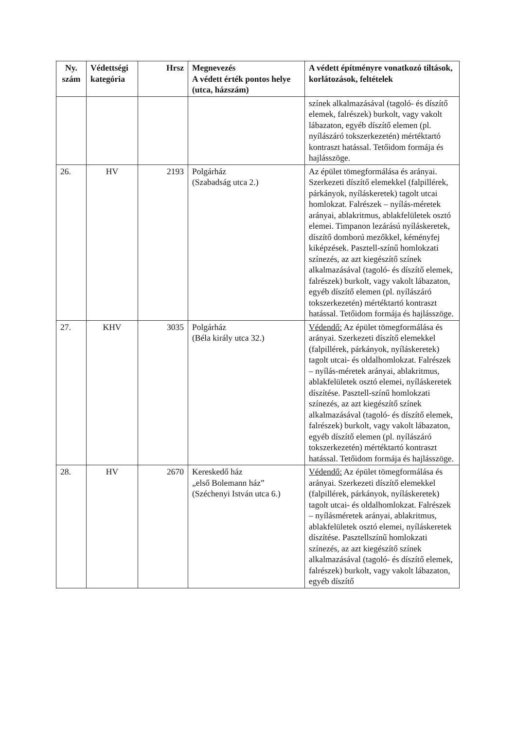| Ny. szám | Védettségi kategória | Hrsz | Megnevezés A védett érték pontos helye (utca, házszám) | A védett építményre vonatkozó tiltások, korlátozások, feltételek |
| --- | --- | --- | --- | --- |
| | | | | színek alkalmazásával (tagoló- és díszítő elemek, falrészek) burkolt, vagy vakolt lábazaton, egyéb díszítő elemen (pl. nyílászáró tokszerkezetén) mértéktartó kontraszt hatással. Tetőidom formája és hajlásszöge. |
| 26. | HV | 2193 | Polgárház (Szabadság utca 2.) | Az épület tömegformálása és arányai. Szerkezeti díszítő elemekkel (falpillérek, párkányok, nyíláskeretek) tagolt utcai homlokzat. Falrészek – nyílás-méretek arányai, ablakritmus, ablakfelületek osztó elemei. Timpanon lezárású nyíláskeretek, díszítő domború mezőkkel, kéményfej kiképzések. Pasztell-színű homlokzati színezés, az azt kiegészítő színek alkalmazásával (tagoló- és díszítő elemek, falrészek) burkolt, vagy vakolt lábazaton, egyéb díszítő elemen (pl. nyílászáró tokszerkezetén) mértéktartó kontraszt hatással. Tetőidom formája és hajlásszöge. |
| 27. | KHV | 3035 | Polgárház (Béla király utca 32.) | Védendő: Az épület tömegformálása és arányai. Szerkezeti díszítő elemekkel (falpillérek, párkányok, nyíláskeretek) tagolt utcai- és oldalhomlokzat. Falrészek – nyílás-méretek arányai, ablakritmus, ablakfelületek osztó elemei, nyíláskeretek díszítése. Pasztell-színű homlokzati színezés, az azt kiegészítő színek alkalmazásával (tagoló- és díszítő elemek, falrészek) burkolt, vagy vakolt lábazaton, egyéb díszítő elemen (pl. nyílászáró tokszerkezetén) mértéktartó kontraszt hatással. Tetőidom formája és hajlásszöge. |
| 28. | HV | 2670 | Kereskedő ház „első Bolemann ház” (Széchenyi István utca 6.) | Védendő: Az épület tömegformálása és arányai. Szerkezeti díszítő elemekkel (falpillérek, párkányok, nyíláskeretek) tagolt utcai- és oldalhomlokzat. Falrészek – nyílásméretek arányai, ablakritmus, ablakfelületek osztó elemei, nyíláskeretek díszítése. Pasztellszínű homlokzati színezés, az azt kiegészítő színek alkalmazásával (tagoló- és díszítő elemek, falrészek) burkolt, vagy vakolt lábazaton, egyéb díszítő |